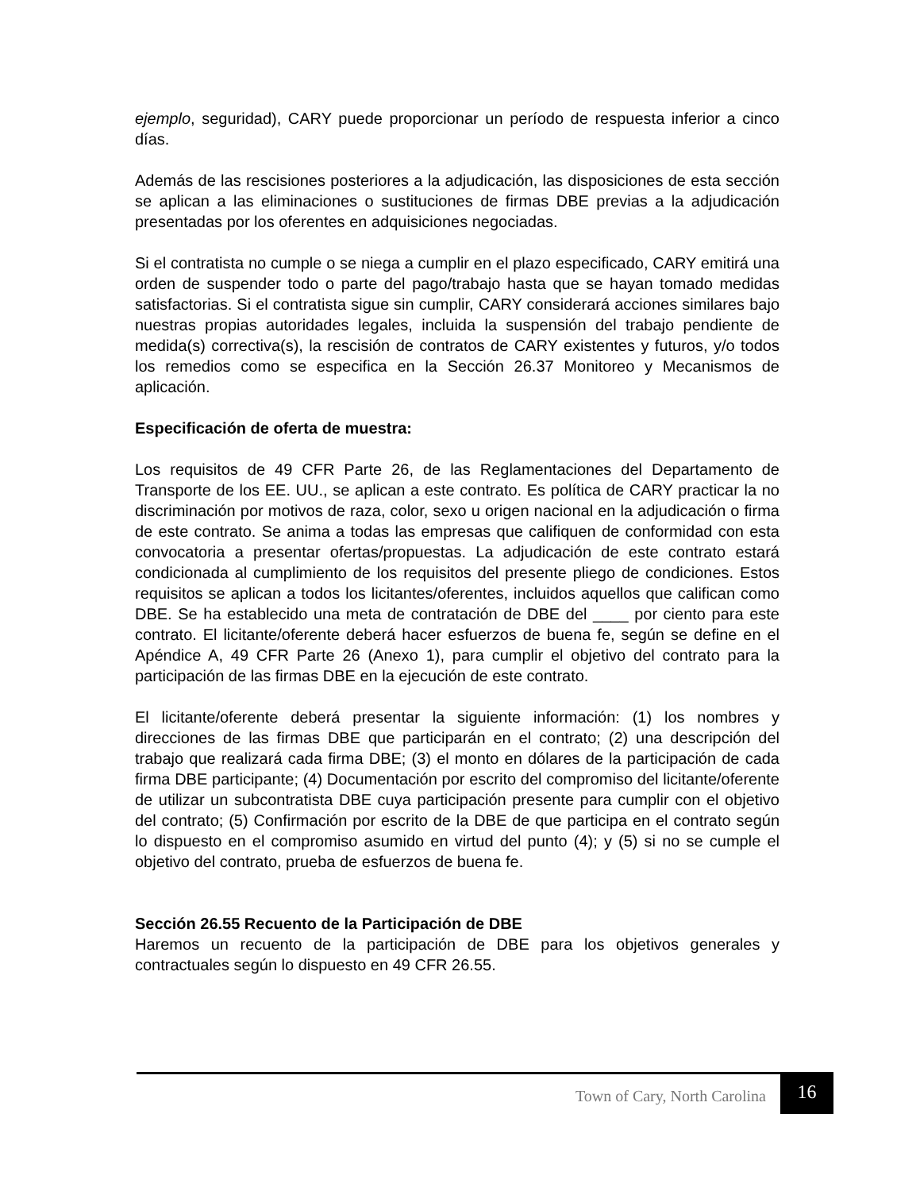ejemplo, seguridad), CARY puede proporcionar un período de respuesta inferior a cinco días.
Además de las rescisiones posteriores a la adjudicación, las disposiciones de esta sección se aplican a las eliminaciones o sustituciones de firmas DBE previas a la adjudicación presentadas por los oferentes en adquisiciones negociadas.
Si el contratista no cumple o se niega a cumplir en el plazo especificado, CARY emitirá una orden de suspender todo o parte del pago/trabajo hasta que se hayan tomado medidas satisfactorias. Si el contratista sigue sin cumplir, CARY considerará acciones similares bajo nuestras propias autoridades legales, incluida la suspensión del trabajo pendiente de medida(s) correctiva(s), la rescisión de contratos de CARY existentes y futuros, y/o todos los remedios como se especifica en la Sección 26.37 Monitoreo y Mecanismos de aplicación.
Especificación de oferta de muestra:
Los requisitos de 49 CFR Parte 26, de las Reglamentaciones del Departamento de Transporte de los EE. UU., se aplican a este contrato. Es política de CARY practicar la no discriminación por motivos de raza, color, sexo u origen nacional en la adjudicación o firma de este contrato. Se anima a todas las empresas que califiquen de conformidad con esta convocatoria a presentar ofertas/propuestas. La adjudicación de este contrato estará condicionada al cumplimiento de los requisitos del presente pliego de condiciones. Estos requisitos se aplican a todos los licitantes/oferentes, incluidos aquellos que califican como DBE. Se ha establecido una meta de contratación de DBE del ____ por ciento para este contrato. El licitante/oferente deberá hacer esfuerzos de buena fe, según se define en el Apéndice A, 49 CFR Parte 26 (Anexo 1), para cumplir el objetivo del contrato para la participación de las firmas DBE en la ejecución de este contrato.
El licitante/oferente deberá presentar la siguiente información: (1) los nombres y direcciones de las firmas DBE que participarán en el contrato; (2) una descripción del trabajo que realizará cada firma DBE; (3) el monto en dólares de la participación de cada firma DBE participante; (4) Documentación por escrito del compromiso del licitante/oferente de utilizar un subcontratista DBE cuya participación presente para cumplir con el objetivo del contrato; (5) Confirmación por escrito de la DBE de que participa en el contrato según lo dispuesto en el compromiso asumido en virtud del punto (4); y (5) si no se cumple el objetivo del contrato, prueba de esfuerzos de buena fe.
Sección 26.55 Recuento de la Participación de DBE
Haremos un recuento de la participación de DBE para los objetivos generales y contractuales según lo dispuesto en 49 CFR 26.55.
Town of Cary, North Carolina 16